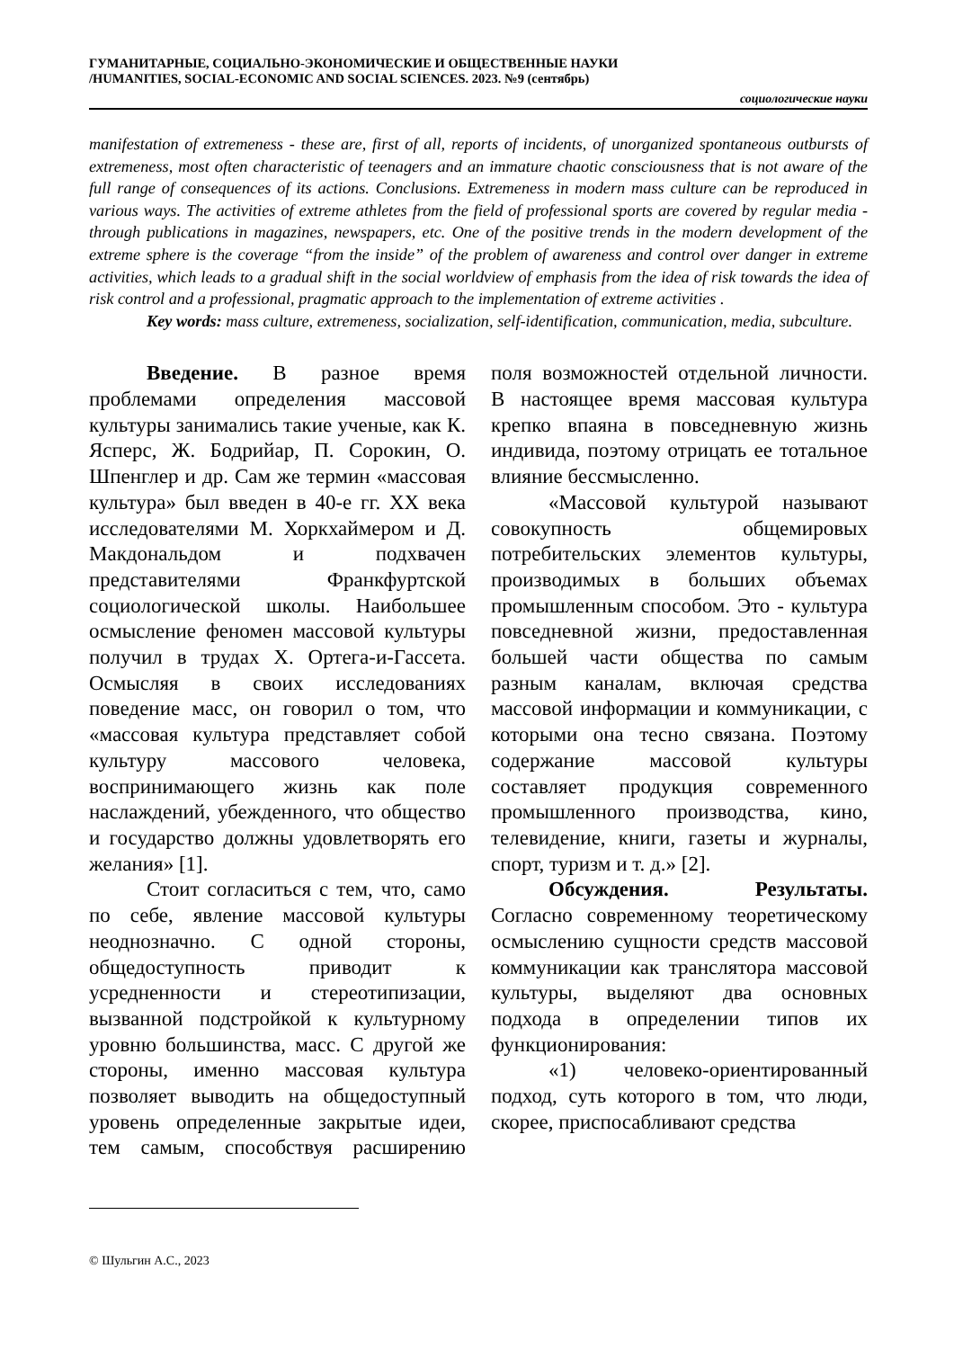ГУМАНИТАРНЫЕ, СОЦИАЛЬНО-ЭКОНОМИЧЕСКИЕ И ОБЩЕСТВЕННЫЕ НАУКИ
/HUMANITIES, SOCIAL-ECONOMIC AND SOCIAL SCIENCES. 2023. №9 (сентябрь)
социологические науки
manifestation of extremeness - these are, first of all, reports of incidents, of unorganized spontaneous outbursts of extremeness, most often characteristic of teenagers and an immature chaotic consciousness that is not aware of the full range of consequences of its actions. Conclusions. Extremeness in modern mass culture can be reproduced in various ways. The activities of extreme athletes from the field of professional sports are covered by regular media - through publications in magazines, newspapers, etc. One of the positive trends in the modern development of the extreme sphere is the coverage “from the inside” of the problem of awareness and control over danger in extreme activities, which leads to a gradual shift in the social worldview of emphasis from the idea of risk towards the idea of risk control and a professional, pragmatic approach to the implementation of extreme activities .
Key words: mass culture, extremeness, socialization, self-identification, communication, media, subculture.
Введение. В разное время проблемами определения массовой культуры занимались такие ученые, как К. Ясперс, Ж. Бодрийар, П. Сорокин, О. Шпенглер и др. Сам же термин «массовая культура» был введен в 40-е гг. XX века исследователями М. Хоркхаймером и Д. Макдональдом и подхвачен представителями Франкфуртской социологической школы. Наибольшее осмысление феномен массовой культуры получил в трудах Х. Ортега-и-Гассета. Осмысляя в своих исследованиях поведение масс, он говорил о том, что «массовая культура представляет собой культуру массового человека, воспринимающего жизнь как поле наслаждений, убежденного, что общество и государство должны удовлетворять его желания» [1].
Стоит согласиться с тем, что, само по себе, явление массовой культуры неоднозначно. С одной стороны, общедоступность приводит к усредненности и стереотипизации, вызванной подстройкой к культурному уровню большинства, масс. С другой же стороны, именно массовая культура позволяет выводить на общедоступный уровень определенные закрытые идеи, тем самым, способствуя расширению поля возможностей отдельной личности. В настоящее время массовая культура крепко впаяна в повседневную жизнь индивида, поэтому отрицать ее тотальное влияние бессмысленно.
«Массовой культурой называют совокупность общемировых потребительских элементов культуры, производимых в больших объемах промышленным способом. Это - культура повседневной жизни, предоставленная большей части общества по самым разным каналам, включая средства массовой информации и коммуникации, с которыми она тесно связана. Поэтому содержание массовой культуры составляет продукция современного промышленного производства, кино, телевидение, книги, газеты и журналы, спорт, туризм и т. д.» [2].
Обсуждения. Результаты. Согласно современному теоретическому осмыслению сущности средств массовой коммуникации как транслятора массовой культуры, выделяют два основных подхода в определении типов их функционирования:
«1) человеко-ориентированный подход, суть которого в том, что люди, скорее, приспосабливают средства
© Шульгин А.С., 2023